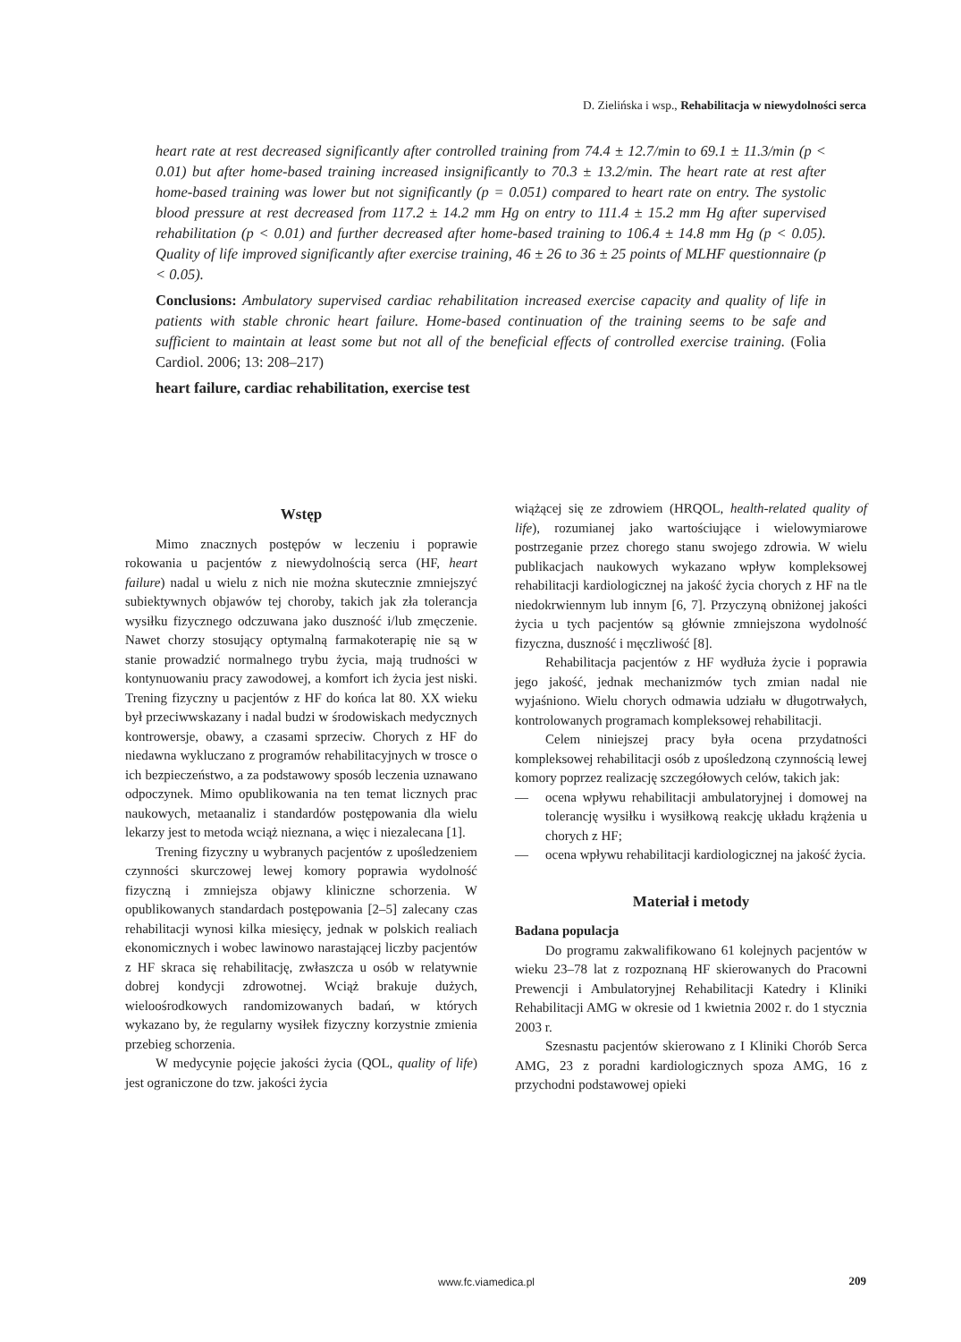D. Zielińska i wsp., Rehabilitacja w niewydolności serca
heart rate at rest decreased significantly after controlled training from 74.4 ± 12.7/min to 69.1 ± 11.3/min (p < 0.01) but after home-based training increased insignificantly to 70.3 ± 13.2/min. The heart rate at rest after home-based training was lower but not significantly (p = 0.051) compared to heart rate on entry. The systolic blood pressure at rest decreased from 117.2 ± 14.2 mm Hg on entry to 111.4 ± 15.2 mm Hg after supervised rehabilitation (p < 0.01) and further decreased after home-based training to 106.4 ± 14.8 mm Hg (p < 0.05). Quality of life improved significantly after exercise training, 46 ± 26 to 36 ± 25 points of MLHF questionnaire (p < 0.05).
Conclusions: Ambulatory supervised cardiac rehabilitation increased exercise capacity and quality of life in patients with stable chronic heart failure. Home-based continuation of the training seems to be safe and sufficient to maintain at least some but not all of the beneficial effects of controlled exercise training. (Folia Cardiol. 2006; 13: 208–217)
heart failure, cardiac rehabilitation, exercise test
Wstęp
Mimo znacznych postępów w leczeniu i poprawie rokowania u pacjentów z niewydolnością serca (HF, heart failure) nadal u wielu z nich nie można skutecznie zmniejszyć subiektywnych objawów tej choroby, takich jak zła tolerancja wysiłku fizycznego odczuwana jako duszność i/lub zmęczenie. Nawet chorzy stosujący optymalną farmakoterapię nie są w stanie prowadzić normalnego trybu życia, mają trudności w kontynuowaniu pracy zawodowej, a komfort ich życia jest niski. Trening fizyczny u pacjentów z HF do końca lat 80. XX wieku był przeciwwskazany i nadal budzi w środowiskach medycznych kontrowersje, obawy, a czasami sprzeciw. Chorych z HF do niedawna wykluczano z programów rehabilitacyjnych w trosce o ich bezpieczeństwo, a za podstawowy sposób leczenia uznawano odpoczynek. Mimo opublikowania na ten temat licznych prac naukowych, metaanaliz i standardów postępowania dla wielu lekarzy jest to metoda wciąż nieznana, a więc i niezalecana [1].
Trening fizyczny u wybranych pacjentów z upośledzeniem czynności skurczowej lewej komory poprawia wydolność fizyczną i zmniejsza objawy kliniczne schorzenia. W opublikowanych standardach postępowania [2–5] zalecany czas rehabilitacji wynosi kilka miesięcy, jednak w polskich realiach ekonomicznych i wobec lawinowo narastającej liczby pacjentów z HF skraca się rehabilitację, zwłaszcza u osób w relatywnie dobrej kondycji zdrowotnej. Wciąż brakuje dużych, wieloośrodkowych randomizowanych badań, w których wykazano by, że regularny wysiłek fizyczny korzystnie zmienia przebieg schorzenia.
W medycynie pojęcie jakości życia (QOL, quality of life) jest ograniczone do tzw. jakości życia
wiążącej się ze zdrowiem (HRQOL, health-related quality of life), rozumianej jako wartościujące i wielowymiarowe postrzeganie przez chorego stanu swojego zdrowia. W wielu publikacjach naukowych wykazano wpływ kompleksowej rehabilitacji kardiologicznej na jakość życia chorych z HF na tle niedokrwiennym lub innym [6, 7]. Przyczyną obniżonej jakości życia u tych pacjentów są głównie zmniejszona wydolność fizyczna, duszność i męczliwość [8].
Rehabilitacja pacjentów z HF wydłuża życie i poprawia jego jakość, jednak mechanizmów tych zmian nadal nie wyjaśniono. Wielu chorych odmawia udziału w długotrwałych, kontrolowanych programach kompleksowej rehabilitacji.
Celem niniejszej pracy była ocena przydatności kompleksowej rehabilitacji osób z upośledzoną czynnością lewej komory poprzez realizację szczegółowych celów, takich jak:
— ocena wpływu rehabilitacji ambulatoryjnej i domowej na tolerancję wysiłku i wysiłkową reakcję układu krążenia u chorych z HF;
— ocena wpływu rehabilitacji kardiologicznej na jakość życia.
Materiał i metody
Badana populacja
Do programu zakwalifikowano 61 kolejnych pacjentów w wieku 23–78 lat z rozpoznaną HF skierowanych do Pracowni Prewencji i Ambulatoryjnej Rehabilitacji Katedry i Kliniki Rehabilitacji AMG w okresie od 1 kwietnia 2002 r. do 1 stycznia 2003 r.
Szesnastu pacjentów skierowano z I Kliniki Chorób Serca AMG, 23 z poradni kardiologicznych spoza AMG, 16 z przychodni podstawowej opieki
www.fc.viamedica.pl 209